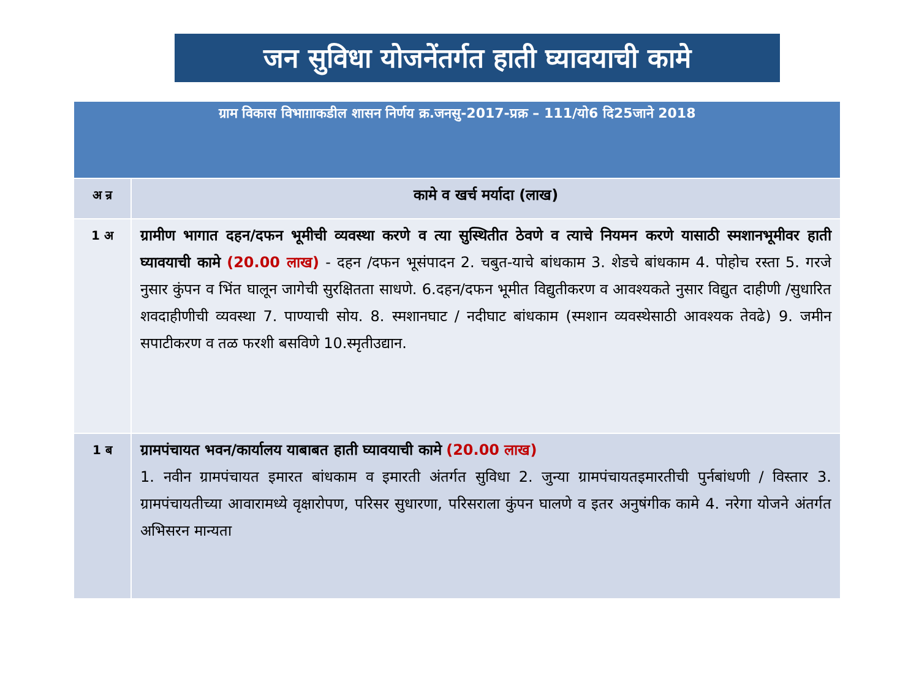जन सुविधा योजनेंतर्गत हाती घ्यावयाची कामे
| ग्राम विकास विभाग़ाकडील शासन निर्णय क्र.जनसु-2017-प्रक्र – 111/यो6 दि25जाने 2018 | |
| --- | --- |
| अ न्र | कामे व खर्च मर्यादा (लाख) |
| 1 अ | ग्रामीण भागात दहन/दफन भूमीची व्यवस्था करणे व त्या सुस्थितीत ठेवणे व त्याचे नियमन करणे यासाठी स्मशानभूमीवर हाती घ्यावयाची कामे (20.00 लाख) - दहन /दफन भूसंपादन 2. चबुत-याचे बांधकाम 3. शेडचे बांधकाम 4. पोहोच रस्ता 5. गरजे नुसार कुंपन व भिंत घालून जागेची सुरक्षितता साधणे. 6.दहन/दफन भूमीत विद्युतीकरण व आवश्यकते नुसार विद्युत दाहीणी /सुधारित शवदाहीणीची व्यवस्था 7. पाण्याची सोय. 8. स्मशानघाट / नदीघाट बांधकाम (स्मशान व्यवस्थेसाठी आवश्यक तेवढे) 9. जमीन सपाटीकरण व तळ फरशी बसविणे 10.स्मृतीउद्यान. |
| 1 ब | ग्रामपंचायत भवन/कार्यालय याबाबत हाती घ्यावयाची कामे (20.00 लाख) 1. नवीन ग्रामपंचायत इमारत बांधकाम व इमारती अंतर्गत सुविधा 2. जुन्या ग्रामपंचायतइमारतीची पुर्नबांधणी / विस्तार 3. ग्रामपंचायतीच्या आवारामध्ये वृक्षारोपण, परिसर सुधारणा, परिसराला कुंपन घालणे व इतर अनुषंगीक कामे 4. नरेगा योजने अंतर्गत अभिसरन मान्यता |